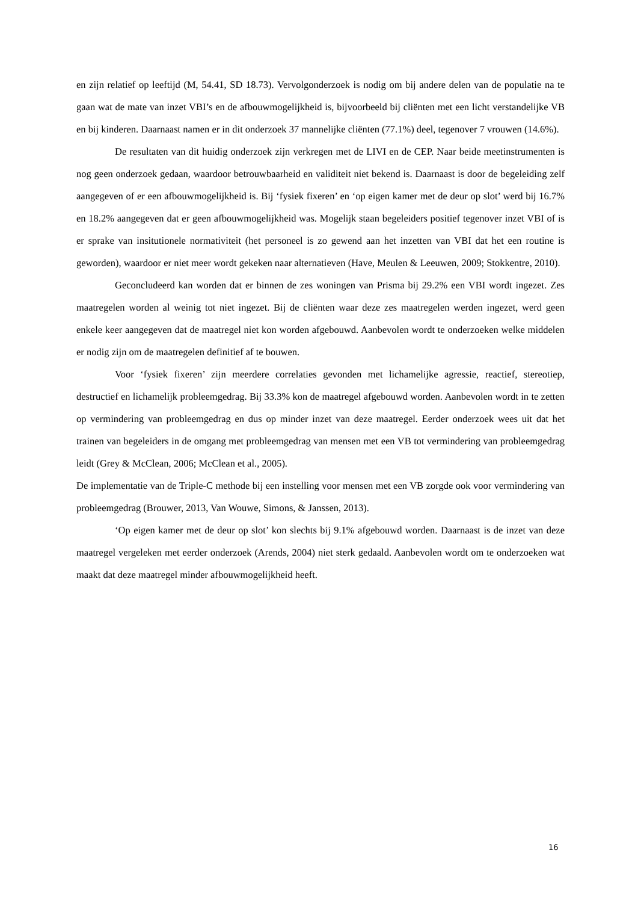en zijn relatief op leeftijd (M, 54.41, SD 18.73). Vervolgonderzoek is nodig om bij andere delen van de populatie na te gaan wat de mate van inzet VBI’s en de afbouwmogelijkheid is, bijvoorbeeld bij cliënten met een licht verstandelijke VB en bij kinderen. Daarnaast namen er in dit onderzoek 37 mannelijke cliënten (77.1%) deel, tegenover 7 vrouwen (14.6%).
De resultaten van dit huidig onderzoek zijn verkregen met de LIVI en de CEP. Naar beide meetinstrumenten is nog geen onderzoek gedaan, waardoor betrouwbaarheid en validiteit niet bekend is. Daarnaast is door de begeleiding zelf aangegeven of er een afbouwmogelijkheid is. Bij ‘fysiek fixeren’ en ‘op eigen kamer met de deur op slot’ werd bij 16.7% en 18.2% aangegeven dat er geen afbouwmogelijkheid was. Mogelijk staan begeleiders positief tegenover inzet VBI of is er sprake van insitutionele normativiteit (het personeel is zo gewend aan het inzetten van VBI dat het een routine is geworden), waardoor er niet meer wordt gekeken naar alternatieven (Have, Meulen & Leeuwen, 2009; Stokkentre, 2010).
Geconcludeerd kan worden dat er binnen de zes woningen van Prisma bij 29.2% een VBI wordt ingezet. Zes maatregelen worden al weinig tot niet ingezet. Bij de cliënten waar deze zes maatregelen werden ingezet, werd geen enkele keer aangegeven dat de maatregel niet kon worden afgebouwd. Aanbevolen wordt te onderzoeken welke middelen er nodig zijn om de maatregelen definitief af te bouwen.
Voor ‘fysiek fixeren’ zijn meerdere correlaties gevonden met lichamelijke agressie, reactief, stereotiep, destructief en lichamelijk probleemgedrag. Bij 33.3% kon de maatregel afgebouwd worden. Aanbevolen wordt in te zetten op vermindering van probleemgedrag en dus op minder inzet van deze maatregel. Eerder onderzoek wees uit dat het trainen van begeleiders in de omgang met probleemgedrag van mensen met een VB tot vermindering van probleemgedrag leidt (Grey & McClean, 2006; McClean et al., 2005).
De implementatie van de Triple-C methode bij een instelling voor mensen met een VB zorgde ook voor vermindering van probleemgedrag (Brouwer, 2013, Van Wouwe, Simons, & Janssen, 2013).
‘Op eigen kamer met de deur op slot’ kon slechts bij 9.1% afgebouwd worden. Daarnaast is de inzet van deze maatregel vergeleken met eerder onderzoek (Arends, 2004) niet sterk gedaald. Aanbevolen wordt om te onderzoeken wat maakt dat deze maatregel minder afbouwmogelijkheid heeft.
16